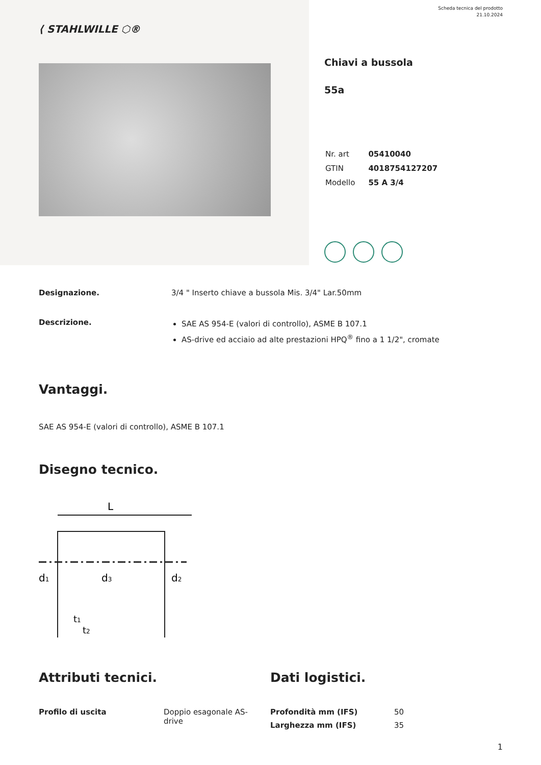⟨ STAHLWILLE ⬡®
Scheda tecnica del prodotto
21.10.2024
Chiavi a bussola
55a
| Nr. art | 05410040 |
| GTIN | 4018754127207 |
| Modello | 55 A 3/4 |
Designazione. 3/4 " Inserto chiave a bussola Mis. 3/4" Lar.50mm
Descrizione.
SAE AS 954-E (valori di controllo), ASME B 107.1
AS-drive ed acciaio ad alte prestazioni HPQ<sup>®</sup> fino a 1 1/2", cromate
Vantaggi.
SAE AS 954-E (valori di controllo), ASME B 107.1
Disegno tecnico.
L
d1
d3
d2
t1
t2
Attributi tecnici.
| Profilo di uscita | Doppio esagonale AS-drive |
Dati logistici.
| Profondità mm (IFS) | 50 |
| Larghezza mm (IFS) | 35 |
1